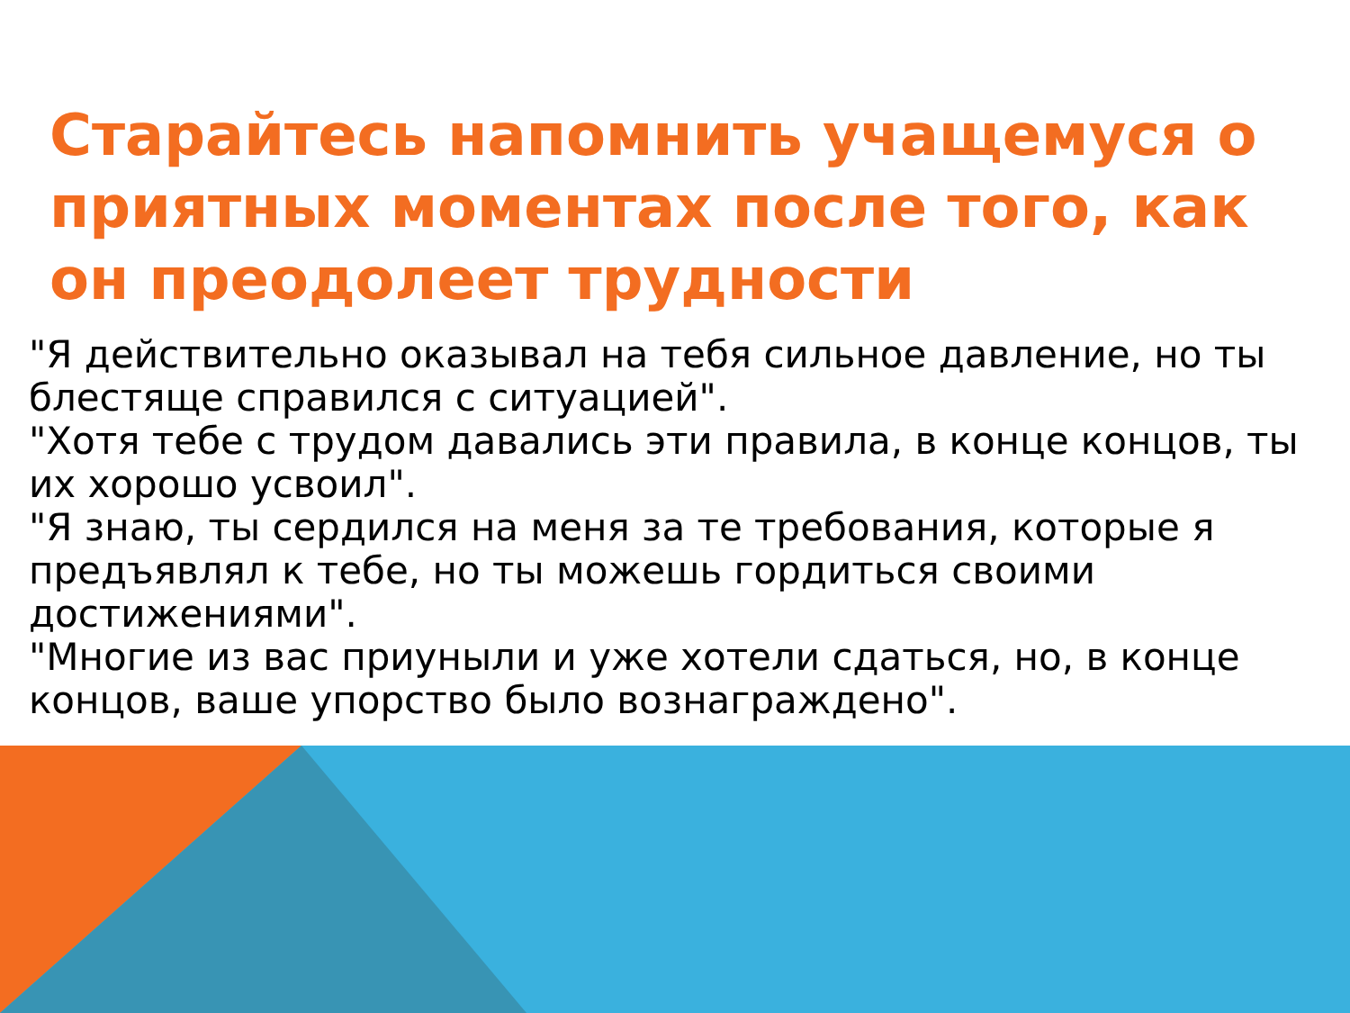Старайтесь напомнить учащемуся о приятных моментах после того, как он преодолеет трудности
"Я действительно оказывал на тебя сильное давление, но ты блестяще справился с ситуацией".
"Хотя тебе с трудом давались эти правила, в конце концов, ты их хорошо усвоил".
"Я знаю, ты сердился на меня за те требования, которые я предъявлял к тебе, но ты можешь гордиться своими достижениями".
"Многие из вас приуныли и уже хотели сдаться, но, в конце концов, ваше упорство было вознаграждено".